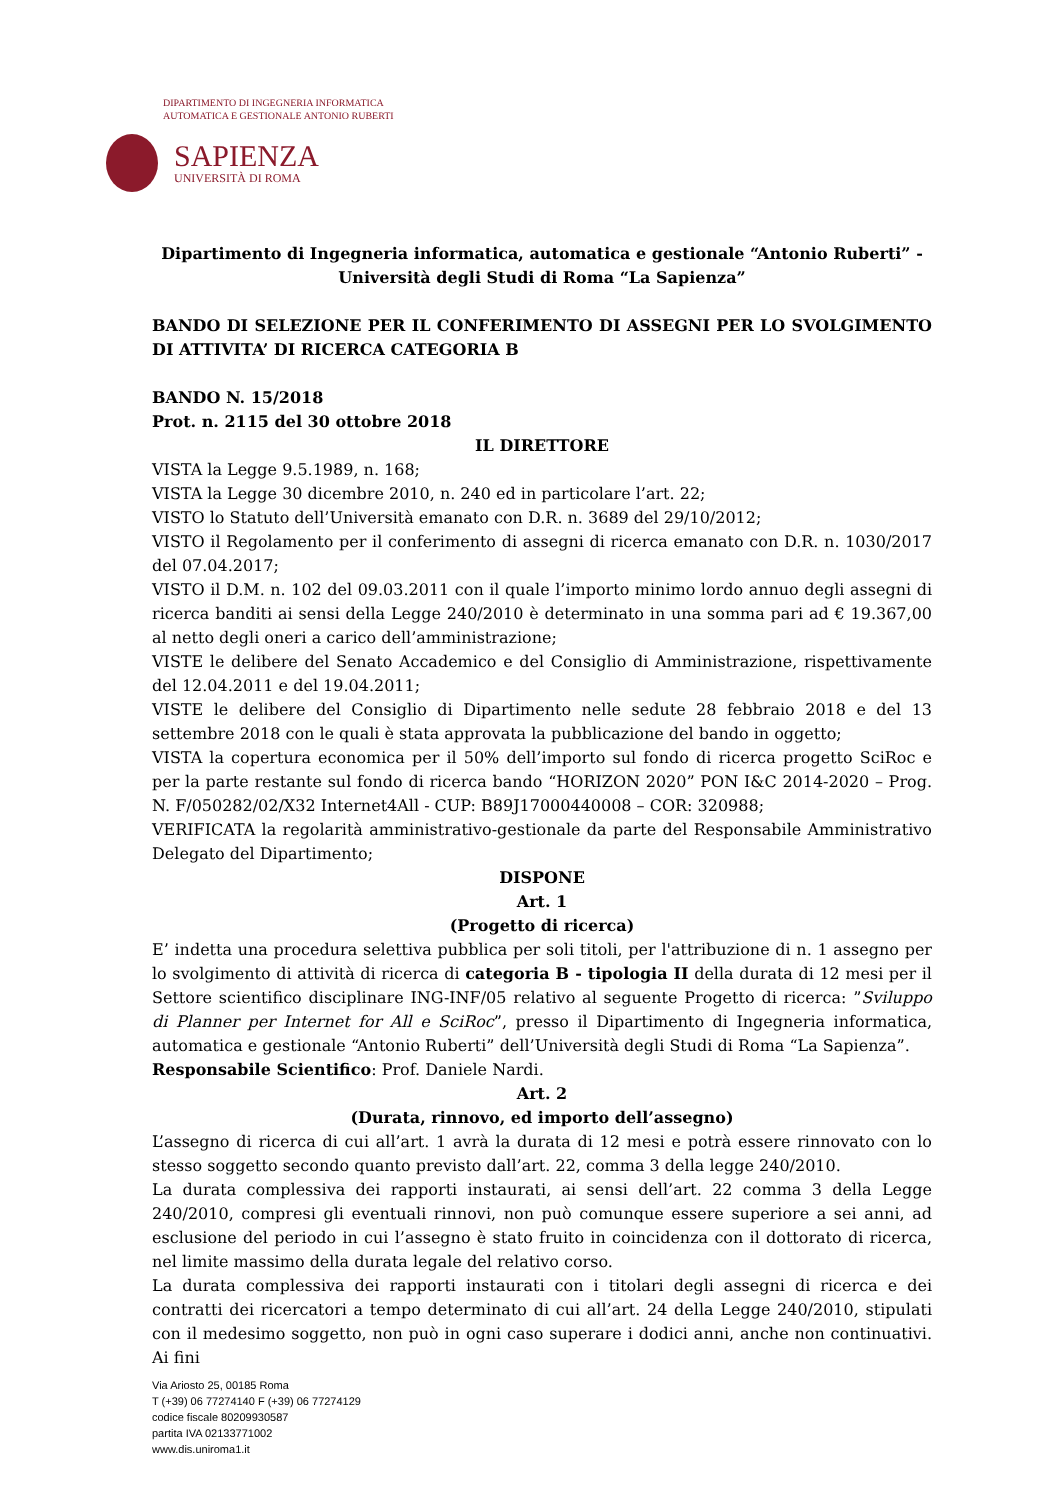DIPARTIMENTO DI INGEGNERIA INFORMATICA
AUTOMATICA E GESTIONALE ANTONIO RUBERTI
SAPIENZA
UNIVERSITÀ DI ROMA
Dipartimento di Ingegneria informatica, automatica e gestionale “Antonio Ruberti” - Università degli Studi di Roma “La Sapienza”
BANDO DI SELEZIONE PER IL CONFERIMENTO DI ASSEGNI PER LO SVOLGIMENTO DI ATTIVITA’ DI RICERCA CATEGORIA B
BANDO N. 15/2018
Prot. n. 2115 del 30 ottobre 2018
IL DIRETTORE
VISTA la Legge 9.5.1989, n. 168;
VISTA la Legge 30 dicembre 2010, n. 240 ed in particolare l’art. 22;
VISTO lo Statuto dell’Università emanato con D.R. n. 3689 del 29/10/2012;
VISTO il Regolamento per il conferimento di assegni di ricerca emanato con D.R. n. 1030/2017 del 07.04.2017;
VISTO il D.M. n. 102 del 09.03.2011 con il quale l’importo minimo lordo annuo degli assegni di ricerca banditi ai sensi della Legge 240/2010 è determinato in una somma pari ad € 19.367,00 al netto degli oneri a carico dell’amministrazione;
VISTE le delibere del Senato Accademico e del Consiglio di Amministrazione, rispettivamente del 12.04.2011 e del 19.04.2011;
VISTE le delibere del Consiglio di Dipartimento nelle sedute 28 febbraio 2018 e del 13 settembre 2018 con le quali è stata approvata la pubblicazione del bando in oggetto;
VISTA la copertura economica per il 50% dell’importo sul fondo di ricerca progetto SciRoc e per la parte restante sul fondo di ricerca bando “HORIZON 2020” PON I&C 2014-2020 – Prog. N. F/050282/02/X32 Internet4All - CUP: B89J17000440008 – COR: 320988;
VERIFICATA la regolarità amministrativo-gestionale da parte del Responsabile Amministrativo Delegato del Dipartimento;
DISPONE
Art. 1
(Progetto di ricerca)
E’ indetta una procedura selettiva pubblica per soli titoli, per l'attribuzione di n. 1 assegno per lo svolgimento di attività di ricerca di categoria B - tipologia II della durata di 12 mesi per il Settore scientifico disciplinare ING-INF/05 relativo al seguente Progetto di ricerca: ”Sviluppo di Planner per Internet for All e SciRoc”, presso il Dipartimento di Ingegneria informatica, automatica e gestionale “Antonio Ruberti” dell’Università degli Studi di Roma “La Sapienza”.
Responsabile Scientifico: Prof. Daniele Nardi.
Art. 2
(Durata, rinnovo, ed importo dell’assegno)
L’assegno di ricerca di cui all’art. 1 avrà la durata di 12 mesi e potrà essere rinnovato con lo stesso soggetto secondo quanto previsto dall’art. 22, comma 3 della legge 240/2010.
La durata complessiva dei rapporti instaurati, ai sensi dell’art. 22 comma 3 della Legge 240/2010, compresi gli eventuali rinnovi, non può comunque essere superiore a sei anni, ad esclusione del periodo in cui l’assegno è stato fruito in coincidenza con il dottorato di ricerca, nel limite massimo della durata legale del relativo corso.
La durata complessiva dei rapporti instaurati con i titolari degli assegni di ricerca e dei contratti dei ricercatori a tempo determinato di cui all’art. 24 della Legge 240/2010, stipulati con il medesimo soggetto, non può in ogni caso superare i dodici anni, anche non continuativi. Ai fini
Via Ariosto 25, 00185 Roma
T (+39) 06 77274140 F (+39) 06 77274129
codice fiscale 80209930587
partita IVA 02133771002
www.dis.uniroma1.it